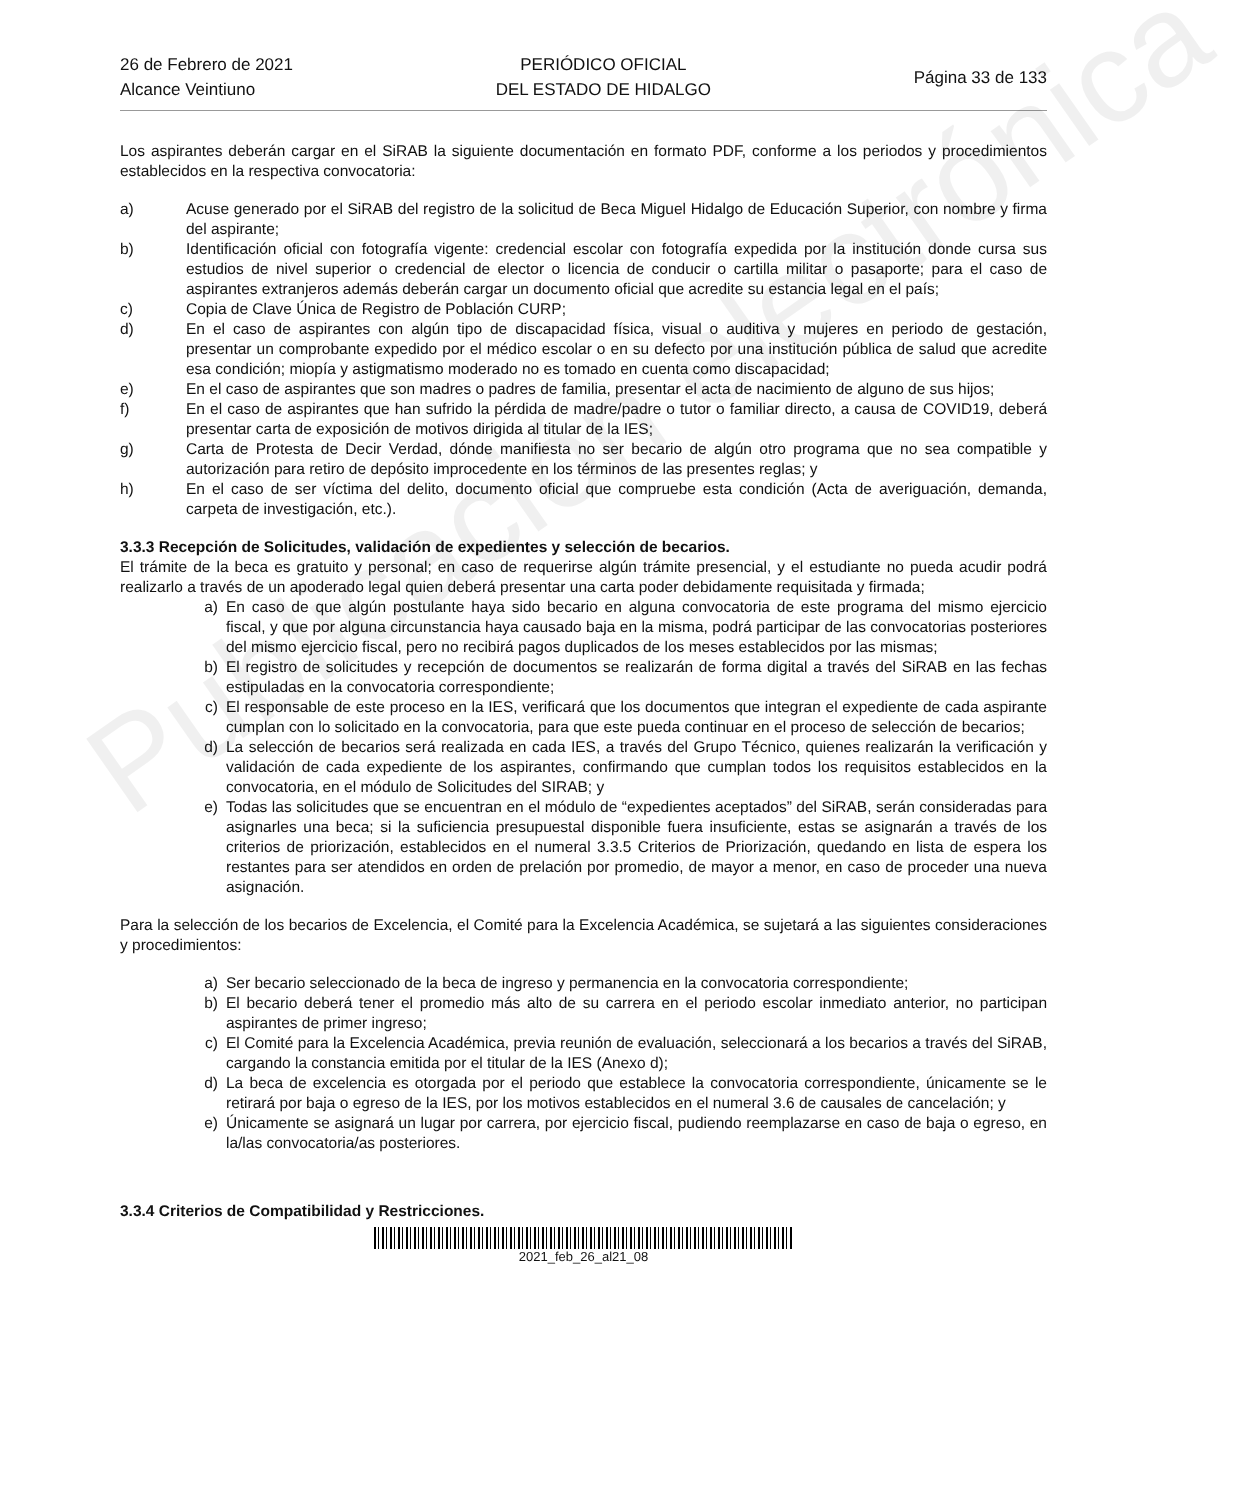Publicación electrónica
26 de Febrero de 2021
Alcance Veintiuno
PERIÓDICO OFICIAL
DEL ESTADO DE HIDALGO
Página 33 de 133
Los aspirantes deberán cargar en el SiRAB la siguiente documentación en formato PDF, conforme a los periodos y procedimientos establecidos en la respectiva convocatoria:
a) Acuse generado por el SiRAB del registro de la solicitud de Beca Miguel Hidalgo de Educación Superior, con nombre y firma del aspirante;
b) Identificación oficial con fotografía vigente: credencial escolar con fotografía expedida por la institución donde cursa sus estudios de nivel superior o credencial de elector o licencia de conducir o cartilla militar o pasaporte; para el caso de aspirantes extranjeros además deberán cargar un documento oficial que acredite su estancia legal en el país;
c) Copia de Clave Única de Registro de Población CURP;
d) En el caso de aspirantes con algún tipo de discapacidad física, visual o auditiva y mujeres en periodo de gestación, presentar un comprobante expedido por el médico escolar o en su defecto por una institución pública de salud que acredite esa condición; miopía y astigmatismo moderado no es tomado en cuenta como discapacidad;
e) En el caso de aspirantes que son madres o padres de familia, presentar el acta de nacimiento de alguno de sus hijos;
f) En el caso de aspirantes que han sufrido la pérdida de madre/padre o tutor o familiar directo, a causa de COVID19, deberá presentar carta de exposición de motivos dirigida al titular de la IES;
g) Carta de Protesta de Decir Verdad, dónde manifiesta no ser becario de algún otro programa que no sea compatible y autorización para retiro de depósito improcedente en los términos de las presentes reglas; y
h) En el caso de ser víctima del delito, documento oficial que compruebe esta condición (Acta de averiguación, demanda, carpeta de investigación, etc.).
3.3.3 Recepción de Solicitudes, validación de expedientes y selección de becarios.
El trámite de la beca es gratuito y personal; en caso de requerirse algún trámite presencial, y el estudiante no pueda acudir podrá realizarlo a través de un apoderado legal quien deberá presentar una carta poder debidamente requisitada y firmada;
a) En caso de que algún postulante haya sido becario en alguna convocatoria de este programa del mismo ejercicio fiscal, y que por alguna circunstancia haya causado baja en la misma, podrá participar de las convocatorias posteriores del mismo ejercicio fiscal, pero no recibirá pagos duplicados de los meses establecidos por las mismas;
b) El registro de solicitudes y recepción de documentos se realizarán de forma digital a través del SiRAB en las fechas estipuladas en la convocatoria correspondiente;
c) El responsable de este proceso en la IES, verificará que los documentos que integran el expediente de cada aspirante cumplan con lo solicitado en la convocatoria, para que este pueda continuar en el proceso de selección de becarios;
d) La selección de becarios será realizada en cada IES, a través del Grupo Técnico, quienes realizarán la verificación y validación de cada expediente de los aspirantes, confirmando que cumplan todos los requisitos establecidos en la convocatoria, en el módulo de Solicitudes del SIRAB; y
e) Todas las solicitudes que se encuentran en el módulo de “expedientes aceptados” del SiRAB, serán consideradas para asignarles una beca; si la suficiencia presupuestal disponible fuera insuficiente, estas se asignarán a través de los criterios de priorización, establecidos en el numeral 3.3.5 Criterios de Priorización, quedando en lista de espera los restantes para ser atendidos en orden de prelación por promedio, de mayor a menor, en caso de proceder una nueva asignación.
Para la selección de los becarios de Excelencia, el Comité para la Excelencia Académica, se sujetará a las siguientes consideraciones y procedimientos:
a) Ser becario seleccionado de la beca de ingreso y permanencia en la convocatoria correspondiente;
b) El becario deberá tener el promedio más alto de su carrera en el periodo escolar inmediato anterior, no participan aspirantes de primer ingreso;
c) El Comité para la Excelencia Académica, previa reunión de evaluación, seleccionará a los becarios a través del SiRAB, cargando la constancia emitida por el titular de la IES (Anexo d);
d) La beca de excelencia es otorgada por el periodo que establece la convocatoria correspondiente, únicamente se le retirará por baja o egreso de la IES, por los motivos establecidos en el numeral 3.6 de causales de cancelación; y
e) Únicamente se asignará un lugar por carrera, por ejercicio fiscal, pudiendo reemplazarse en caso de baja o egreso, en la/las convocatoria/as posteriores.
3.3.4 Criterios de Compatibilidad y Restricciones.
2021_feb_26_al21_08